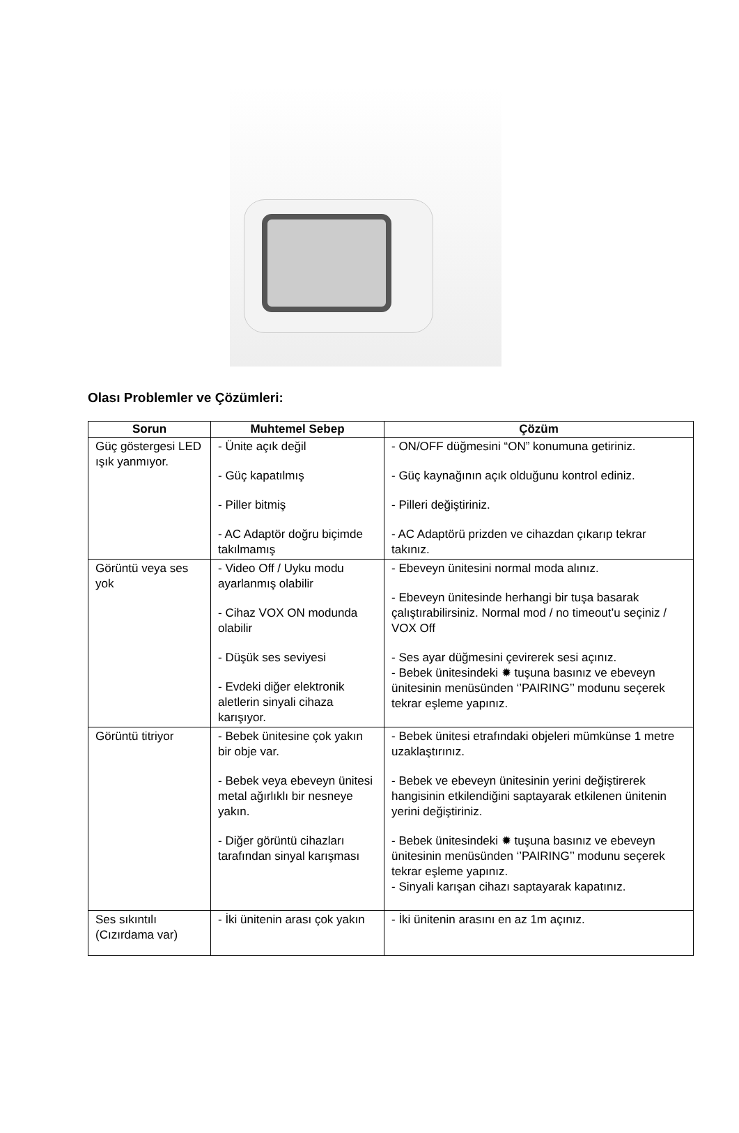Olası Problemler ve Çözümleri:
| Sorun | Muhtemel Sebep | Çözüm |
| --- | --- | --- |
| Güç göstergesi LED ışık yanmıyor. | - Ünite açık değil - Güç kapatılmış - Piller bitmiş - AC Adaptör doğru biçimde takılmamış | - ON/OFF düğmesini “ON” konumuna getiriniz. - Güç kaynağının açık olduğunu kontrol ediniz. - Pilleri değiştiriniz. - AC Adaptörü prizden ve cihazdan çıkarıp tekrar takınız. |
| Görüntü veya ses yok | - Video Off / Uyku modu ayarlanmış olabilir - Cihaz VOX ON modunda olabilir - Düşük ses seviyesi - Evdeki diğer elektronik aletlerin sinyali cihaza karışıyor. | - Ebeveyn ünitesini normal moda alınız. - Ebeveyn ünitesinde herhangi bir tuşa basarak çalıştırabilirsiniz. Normal mod / no timeout’u seçiniz / VOX Off - Ses ayar düğmesini çevirerek sesi açınız. - Bebek ünitesindeki ✹ tuşuna basınız ve ebeveyn ünitesinin menüsünden ‘’PAIRING’’ modunu seçerek tekrar eşleme yapınız. |
| Görüntü titriyor | - Bebek ünitesine çok yakın bir obje var. - Bebek veya ebeveyn ünitesi metal ağırlıklı bir nesneye yakın. - Diğer görüntü cihazları tarafından sinyal karışması | - Bebek ünitesi etrafındaki objeleri mümkünse 1 metre uzaklaştırınız. - Bebek ve ebeveyn ünitesinin yerini değiştirerek hangisinin etkilendiğini saptayarak etkilenen ünitenin yerini değiştiriniz. - Bebek ünitesindeki ✹ tuşuna basınız ve ebeveyn ünitesinin menüsünden ‘’PAIRING’’ modunu seçerek tekrar eşleme yapınız. - Sinyali karışan cihazı saptayarak kapatınız. |
| Ses sıkıntılı (Cızırdama var) | - İki ünitenin arası çok yakın | - İki ünitenin arasını en az 1m açınız. |